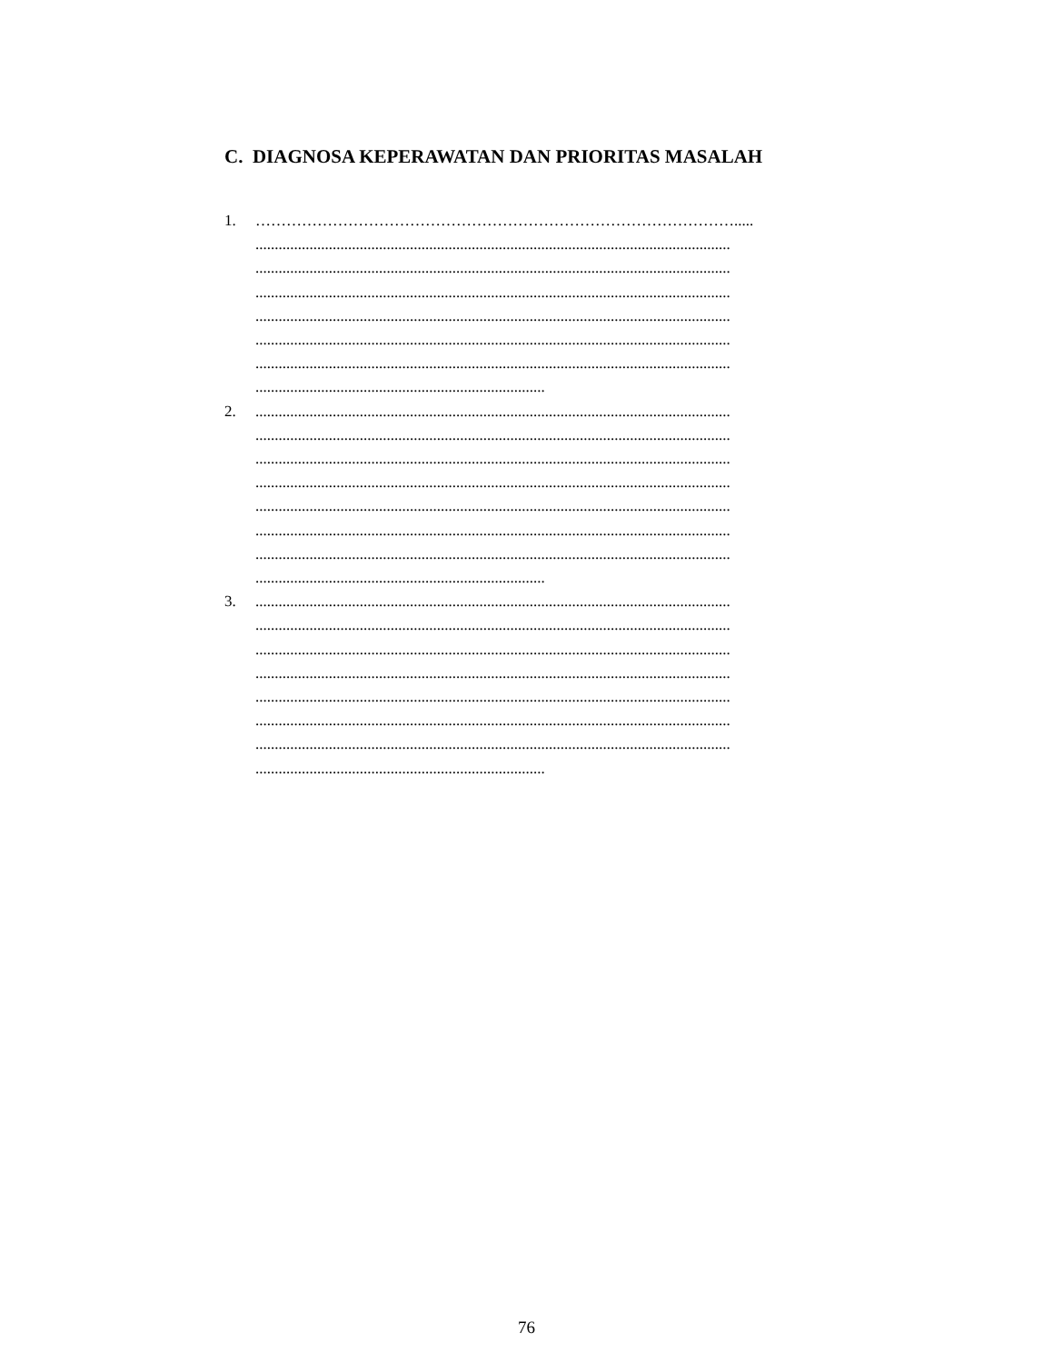C. DIAGNOSA KEPERAWATAN DAN PRIORITAS MASALAH
1. ………………………………………………………………………………….....
...........................................................................................................................
...........................................................................................................................
...........................................................................................................................
...........................................................................................................................
...........................................................................................................................
...........................................................................................................................
...........................................................................
2. ...........................................................................................................................
...........................................................................................................................
...........................................................................................................................
...........................................................................................................................
...........................................................................................................................
...........................................................................................................................
...........................................................................................................................
...........................................................................
3. ...........................................................................................................................
...........................................................................................................................
...........................................................................................................................
...........................................................................................................................
...........................................................................................................................
...........................................................................................................................
...........................................................................................................................
...........................................................................
76